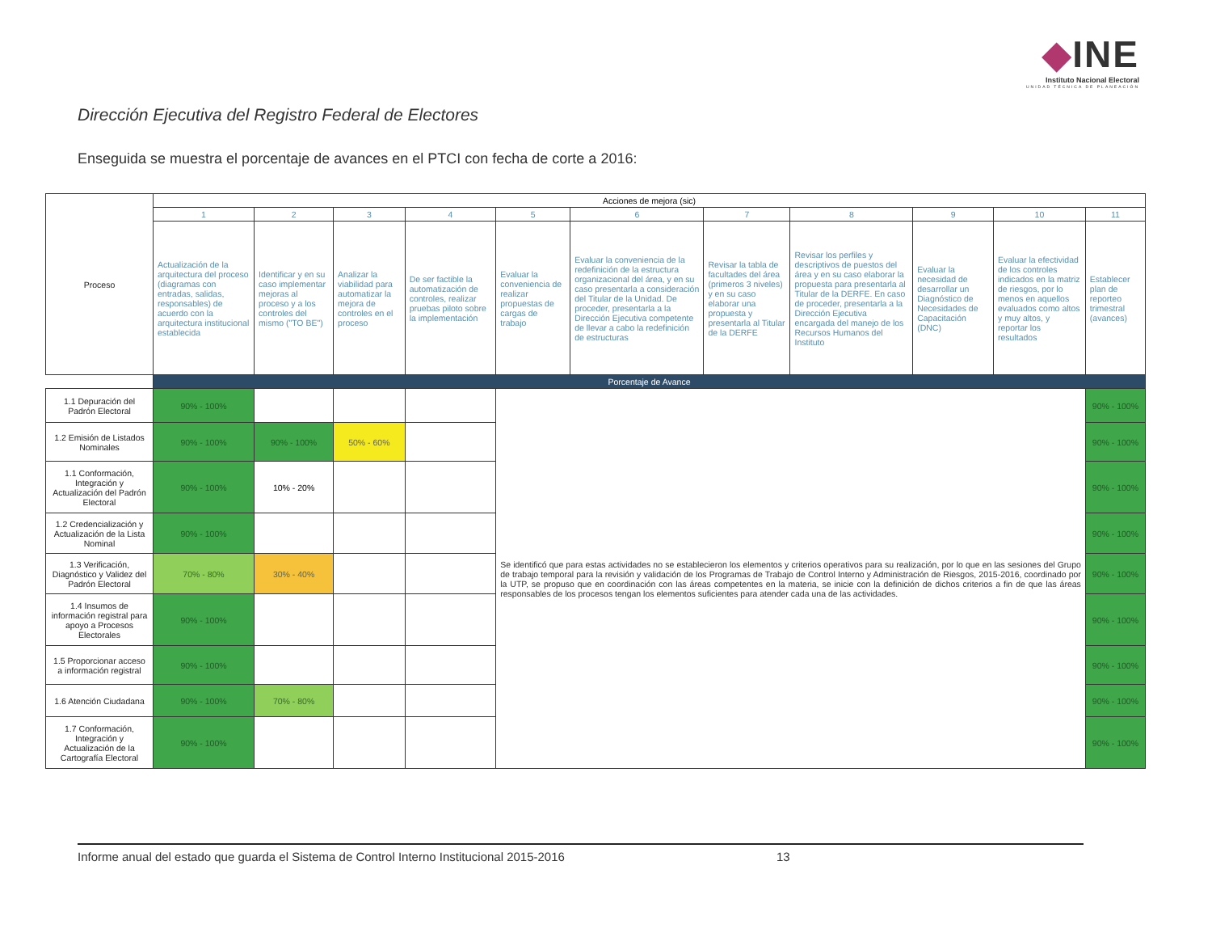◆INE
Instituto Nacional Electoral
UNIDAD TÉCNICA DE PLANEACIÓN
Dirección Ejecutiva del Registro Federal de Electores
Enseguida se muestra el porcentaje de avances en el PTCI con fecha de corte a 2016:
| Proceso | Acciones de mejora (sic) | | | | | | | | | | |
| --- | --- | --- | --- | --- | --- | --- | --- | --- | --- | --- | --- |
| | 1 | 2 | 3 | 4 | 5 | 6 | 7 | 8 | 9 | 10 | 11 |
| | Actualización de la arquitectura del proceso (diagramas con entradas, salidas, responsables) de acuerdo con la arquitectura institucional establecida | Identificar y en su caso implementar mejoras al proceso y a los controles del mismo ("TO BE") | Analizar la viabilidad para automatizar la mejora de controles en el proceso | De ser factible la automatización de controles, realizar pruebas piloto sobre la implementación | Evaluar la conveniencia de realizar propuestas de cargas de trabajo | Evaluar la conveniencia de la redefinición de la estructura organizacional del área, y en su caso presentarla a consideración del Titular de la Unidad. De proceder, presentarla a la Dirección Ejecutiva competente de llevar a cabo la redefinición de estructuras | Revisar la tabla de facultades del área (primeros 3 niveles) y en su caso elaborar una propuesta y presentarla al Titular de la DERFE | Revisar los perfiles y descriptivos de puestos del área y en su caso elaborar la propuesta para presentarla al Titular de la DERFE. En caso de proceder, presentarla a la Dirección Ejecutiva encargada del manejo de los Recursos Humanos del Instituto | Evaluar la necesidad de desarrollar un Diagnóstico de Necesidades de Capacitación (DNC) | Evaluar la efectividad de los controles indicados en la matriz de riesgos, por lo menos en aquellos evaluados como altos y muy altos, y reportar los resultados | Establecer plan de reporteo trimestral (avances) |
| | Porcentaje de Avance | | | | | | | | | | |
| 1.1 Depuración del Padrón Electoral | 90% - 100% | | | | Se identificó que para estas actividades no se establecieron los elementos y criterios operativos para su realización, por lo que en las sesiones del Grupo de trabajo temporal para la revisión y validación de los Programas de Trabajo de Control Interno y Administración de Riesgos, 2015-2016, coordinado por la UTP, se propuso que en coordinación con las áreas competentes en la materia, se inicie con la definición de dichos criterios a fin de que las áreas responsables de los procesos tengan los elementos suficientes para atender cada una de las actividades. | | | | | | 90% - 100% |
| 1.2 Emisión de Listados Nominales | 90% - 100% | 90% - 100% | 50% - 60% | | | | | | | | 90% - 100% |
| 1.1 Conformación, Integración y Actualización del Padrón Electoral | 90% - 100% | 10% - 20% | | | | | | | | | 90% - 100% |
| 1.2 Credencialización y Actualización de la Lista Nominal | 90% - 100% | | | | | | | | | | 90% - 100% |
| 1.3 Verificación, Diagnóstico y Validez del Padrón Electoral | 70% - 80% | 30% - 40% | | | | | | | | | 90% - 100% |
| 1.4 Insumos de información registral para apoyo a Procesos Electorales | 90% - 100% | | | | | | | | | | 90% - 100% |
| 1.5 Proporcionar acceso a información registral | 90% - 100% | | | | | | | | | | 90% - 100% |
| 1.6 Atención Ciudadana | 90% - 100% | 70% - 80% | | | | | | | | | 90% - 100% |
| 1.7 Conformación, Integración y Actualización de la Cartografía Electoral | 90% - 100% | | | | | | | | | | 90% - 100% |
Informe anual del estado que guarda el Sistema de Control Interno Institucional 2015-2016 13